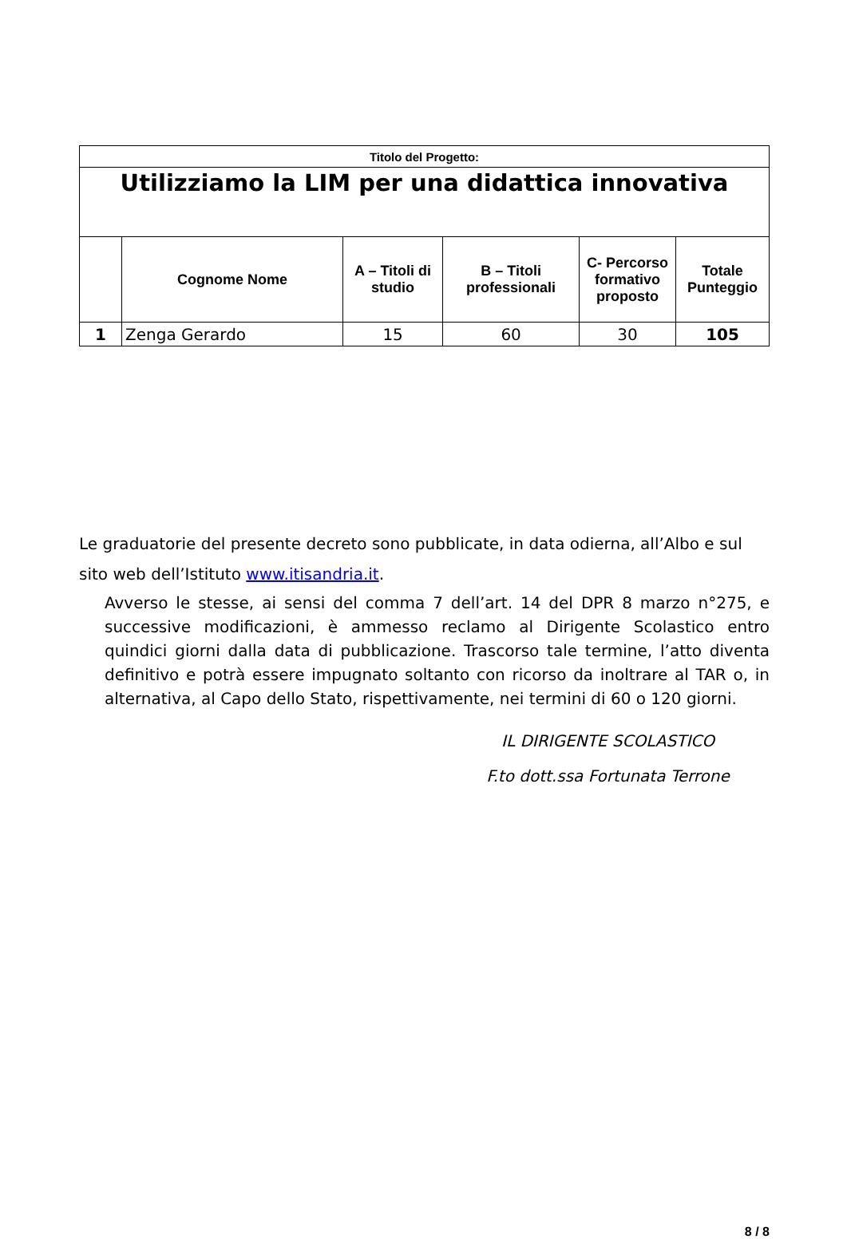| Titolo del Progetto: | | | | | |
| Utilizziamo la LIM per una didattica innovativa | | | | | |
| | Cognome Nome | A – Titoli di studio | B – Titoli professionali | C- Percorso formativo proposto | Totale Punteggio |
| 1 | Zenga Gerardo | 15 | 60 | 30 | 105 |
Le graduatorie del presente decreto sono pubblicate, in data odierna, all’Albo e sul sito web dell’Istituto www.itisandria.it.
Avverso le stesse, ai sensi del comma 7 dell’art. 14 del DPR 8 marzo n°275, e successive modificazioni, è ammesso reclamo al Dirigente Scolastico entro quindici giorni dalla data di pubblicazione. Trascorso tale termine, l’atto diventa definitivo e potrà essere impugnato soltanto con ricorso da inoltrare al TAR o, in alternativa, al Capo dello Stato, rispettivamente, nei termini di 60 o 120 giorni.
IL DIRIGENTE SCOLASTICO
F.to dott.ssa Fortunata Terrone
8 / 8